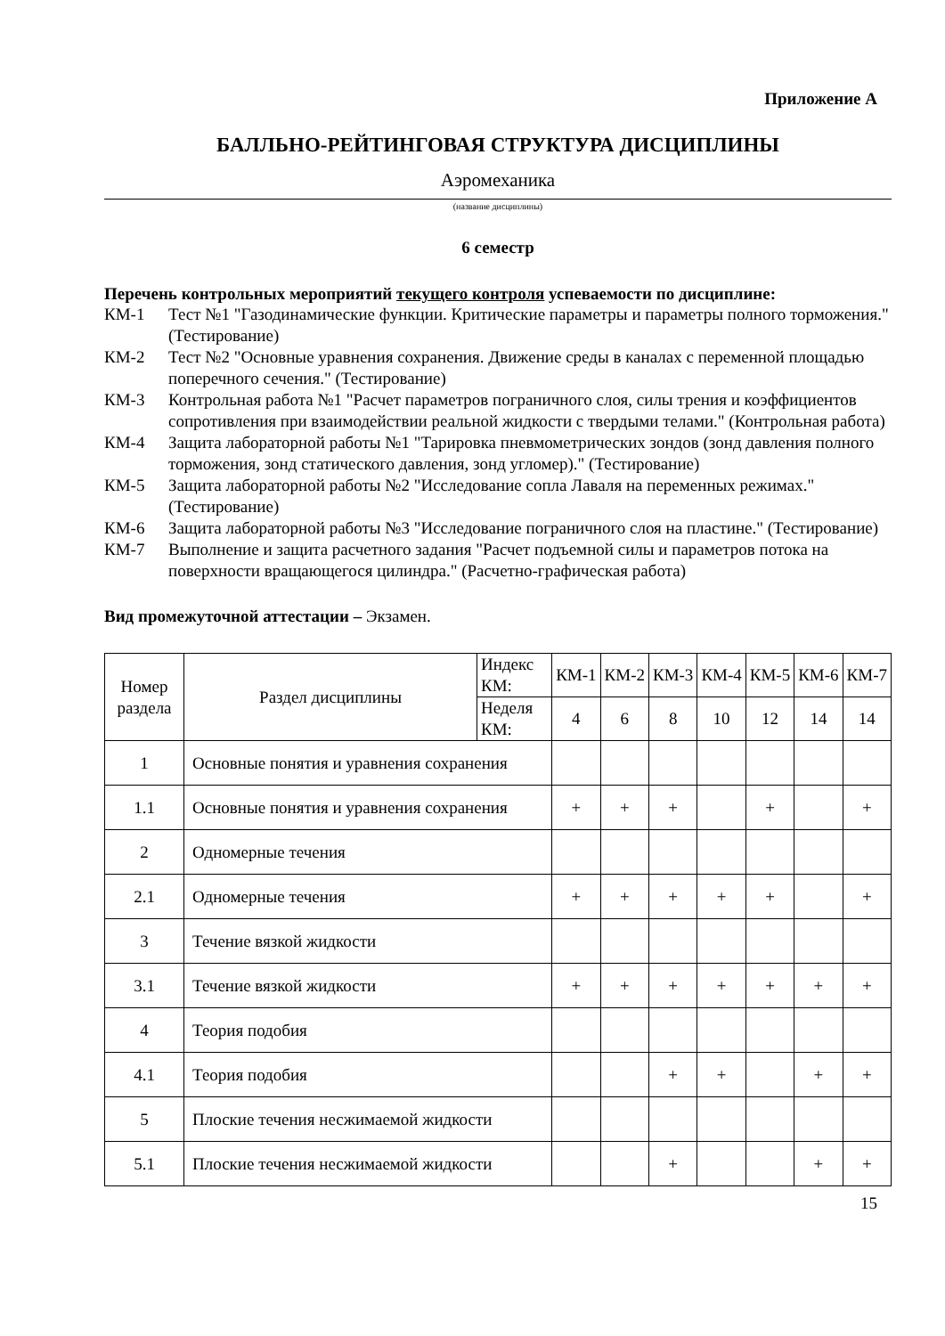Приложение А
БАЛЛЬНО-РЕЙТИНГОВАЯ СТРУКТУРА ДИСЦИПЛИНЫ
Аэромеханика
(название дисциплины)
6 семестр
Перечень контрольных мероприятий текущего контроля успеваемости по дисциплине:
КМ-1 Тест №1 "Газодинамические функции. Критические параметры и параметры полного торможения." (Тестирование)
КМ-2 Тест №2 "Основные уравнения сохранения. Движение среды в каналах с переменной площадью поперечного сечения." (Тестирование)
КМ-3 Контрольная работа №1 "Расчет параметров пограничного слоя, силы трения и коэффициентов сопротивления при взаимодействии реальной жидкости с твердыми телами." (Контрольная работа)
КМ-4 Защита лабораторной работы №1 "Тарировка пневмометрических зондов (зонд давления полного торможения, зонд статического давления, зонд угломер)." (Тестирование)
КМ-5 Защита лабораторной работы №2 "Исследование сопла Лаваля на переменных режимах." (Тестирование)
КМ-6 Защита лабораторной работы №3 "Исследование пограничного слоя на пластине." (Тестирование)
КМ-7 Выполнение и защита расчетного задания "Расчет подъемной силы и параметров потока на поверхности вращающегося цилиндра." (Расчетно-графическая работа)
Вид промежуточной аттестации – Экзамен.
| Номер раздела | Раздел дисциплины | Индекс КМ: | КМ-1 | КМ-2 | КМ-3 | КМ-4 | КМ-5 | КМ-6 | КМ-7 |
| --- | --- | --- | --- | --- | --- | --- | --- | --- | --- |
| | | Неделя КМ: | 4 | 6 | 8 | 10 | 12 | 14 | 14 |
| 1 | Основные понятия и уравнения сохранения | | | | | | | | |
| 1.1 | Основные понятия и уравнения сохранения | | + | + | + | | + | | + |
| 2 | Одномерные течения | | | | | | | | |
| 2.1 | Одномерные течения | | + | + | + | + | + | | + |
| 3 | Течение вязкой жидкости | | | | | | | | |
| 3.1 | Течение вязкой жидкости | | + | + | + | + | + | + | + |
| 4 | Теория подобия | | | | | | | | |
| 4.1 | Теория подобия | | | | + | + | | + | + |
| 5 | Плоские течения несжимаемой жидкости | | | | | | | | |
| 5.1 | Плоские течения несжимаемой жидкости | | | | + | | | + | + |
15